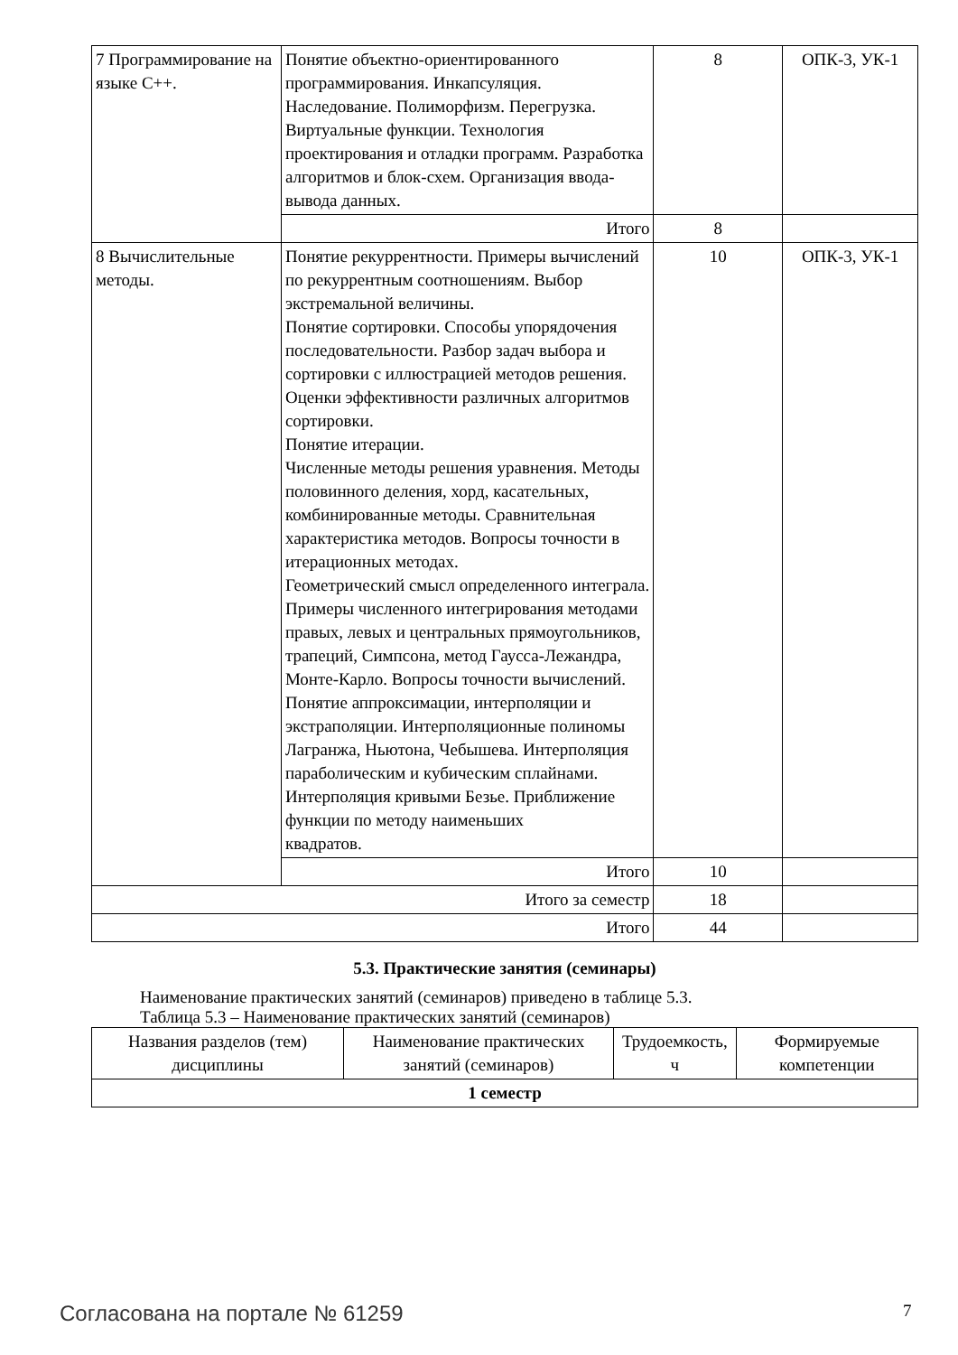| 7 Программирование на языке С++. | Понятие объектно-ориентированного программирования. Инкапсуляция. Наследование. Полиморфизм. Перегрузка. Виртуальные функции. Технология проектирования и отладки программ. Разработка алгоритмов и блок-схем. Организация ввода-вывода данных. | 8 | ОПК-3, УК-1 |
| | Итого | 8 | |
| 8 Вычислительные методы. | Понятие рекуррентности. Примеры вычислений по рекуррентным соотношениям. Выбор экстремальной величины. Понятие сортировки. Способы упорядочения последовательности. Разбор задач выбора и сортировки с иллюстрацией методов решения. Оценки эффективности различных алгоритмов сортировки. Понятие итерации. Численные методы решения уравнения. Методы половинного деления, хорд, касательных, комбинированные методы. Сравнительная характеристика методов. Вопросы точности в итерационных методах. Геометрический смысл определенного интеграла. Примеры численного интегрирования методами правых, левых и центральных прямоугольников, трапеций, Симпсона, метод Гаусса-Лежандра, Монте-Карло. Вопросы точности вычислений. Понятие аппроксимации, интерполяции и экстраполяции. Интерполяционные полиномы Лагранжа, Ньютона, Чебышева. Интерполяция параболическим и кубическим сплайнами. Интерполяция кривыми Безье. Приближение функции по методу наименьших квадратов. | 10 | ОПК-3, УК-1 |
| | Итого | 10 | |
| Итого за семестр | | 18 | |
| Итого | | 44 | |
5.3. Практические занятия (семинары)
Наименование практических занятий (семинаров) приведено в таблице 5.3.
Таблица 5.3 – Наименование практических занятий (семинаров)
| Названия разделов (тем) дисциплины | Наименование практических занятий (семинаров) | Трудоемкость, ч | Формируемые компетенции |
| --- | --- | --- | --- |
| 1 семестр | | | |
Согласована на портале № 61259 7